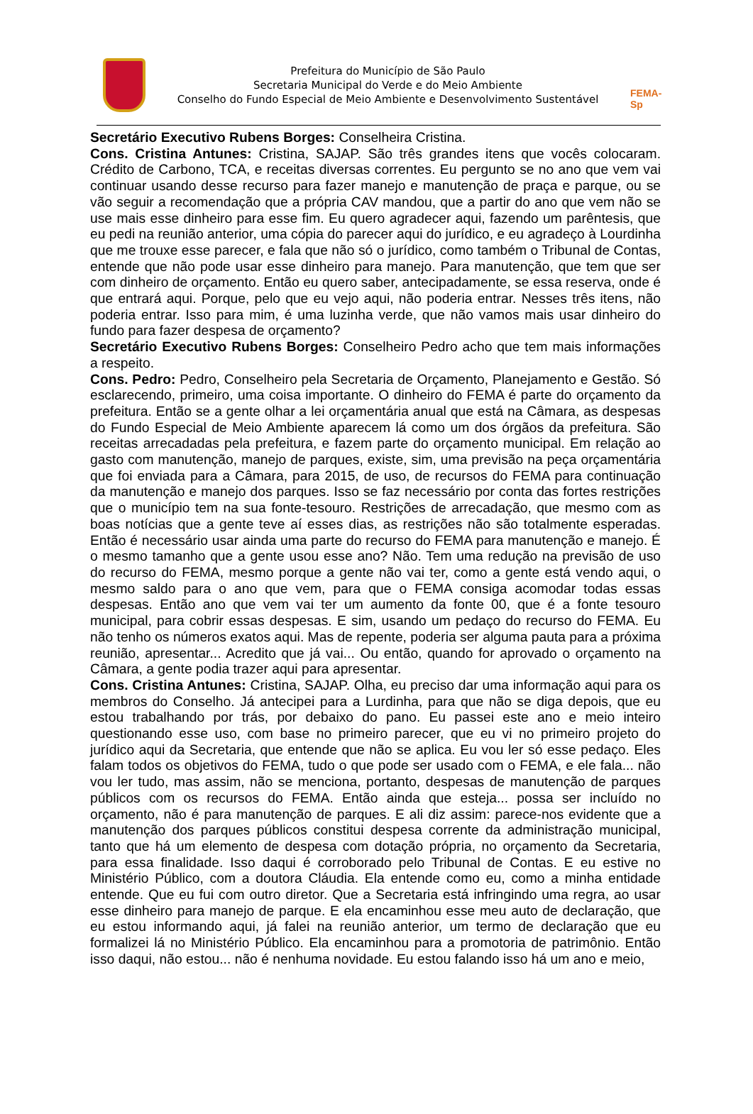Prefeitura do Município de São Paulo
Secretaria Municipal do Verde e do Meio Ambiente
Conselho do Fundo Especial de Meio Ambiente e Desenvolvimento Sustentável
FEMA-Sp
Secretário Executivo Rubens Borges: Conselheira Cristina.
Cons. Cristina Antunes: Cristina, SAJAP. São três grandes itens que vocês colocaram. Crédito de Carbono, TCA, e receitas diversas correntes. Eu pergunto se no ano que vem vai continuar usando desse recurso para fazer manejo e manutenção de praça e parque, ou se vão seguir a recomendação que a própria CAV mandou, que a partir do ano que vem não se use mais esse dinheiro para esse fim. Eu quero agradecer aqui, fazendo um parêntesis, que eu pedi na reunião anterior, uma cópia do parecer aqui do jurídico, e eu agradeço à Lourdinha que me trouxe esse parecer, e fala que não só o jurídico, como também o Tribunal de Contas, entende que não pode usar esse dinheiro para manejo. Para manutenção, que tem que ser com dinheiro de orçamento. Então eu quero saber, antecipadamente, se essa reserva, onde é que entrará aqui. Porque, pelo que eu vejo aqui, não poderia entrar. Nesses três itens, não poderia entrar. Isso para mim, é uma luzinha verde, que não vamos mais usar dinheiro do fundo para fazer despesa de orçamento?
Secretário Executivo Rubens Borges: Conselheiro Pedro acho que tem mais informações a respeito.
Cons. Pedro: Pedro, Conselheiro pela Secretaria de Orçamento, Planejamento e Gestão. Só esclarecendo, primeiro, uma coisa importante. O dinheiro do FEMA é parte do orçamento da prefeitura. Então se a gente olhar a lei orçamentária anual que está na Câmara, as despesas do Fundo Especial de Meio Ambiente aparecem lá como um dos órgãos da prefeitura. São receitas arrecadadas pela prefeitura, e fazem parte do orçamento municipal. Em relação ao gasto com manutenção, manejo de parques, existe, sim, uma previsão na peça orçamentária que foi enviada para a Câmara, para 2015, de uso, de recursos do FEMA para continuação da manutenção e manejo dos parques. Isso se faz necessário por conta das fortes restrições que o município tem na sua fonte-tesouro. Restrições de arrecadação, que mesmo com as boas notícias que a gente teve aí esses dias, as restrições não são totalmente esperadas. Então é necessário usar ainda uma parte do recurso do FEMA para manutenção e manejo. É o mesmo tamanho que a gente usou esse ano? Não. Tem uma redução na previsão de uso do recurso do FEMA, mesmo porque a gente não vai ter, como a gente está vendo aqui, o mesmo saldo para o ano que vem, para que o FEMA consiga acomodar todas essas despesas. Então ano que vem vai ter um aumento da fonte 00, que é a fonte tesouro municipal, para cobrir essas despesas. E sim, usando um pedaço do recurso do FEMA. Eu não tenho os números exatos aqui. Mas de repente, poderia ser alguma pauta para a próxima reunião, apresentar... Acredito que já vai... Ou então, quando for aprovado o orçamento na Câmara, a gente podia trazer aqui para apresentar.
Cons. Cristina Antunes: Cristina, SAJAP. Olha, eu preciso dar uma informação aqui para os membros do Conselho. Já antecipei para a Lurdinha, para que não se diga depois, que eu estou trabalhando por trás, por debaixo do pano. Eu passei este ano e meio inteiro questionando esse uso, com base no primeiro parecer, que eu vi no primeiro projeto do jurídico aqui da Secretaria, que entende que não se aplica. Eu vou ler só esse pedaço. Eles falam todos os objetivos do FEMA, tudo o que pode ser usado com o FEMA, e ele fala... não vou ler tudo, mas assim, não se menciona, portanto, despesas de manutenção de parques públicos com os recursos do FEMA. Então ainda que esteja... possa ser incluído no orçamento, não é para manutenção de parques. E ali diz assim: parece-nos evidente que a manutenção dos parques públicos constitui despesa corrente da administração municipal, tanto que há um elemento de despesa com dotação própria, no orçamento da Secretaria, para essa finalidade. Isso daqui é corroborado pelo Tribunal de Contas. E eu estive no Ministério Público, com a doutora Cláudia. Ela entende como eu, como a minha entidade entende. Que eu fui com outro diretor. Que a Secretaria está infringindo uma regra, ao usar esse dinheiro para manejo de parque. E ela encaminhou esse meu auto de declaração, que eu estou informando aqui, já falei na reunião anterior, um termo de declaração que eu formalizei lá no Ministério Público. Ela encaminhou para a promotoria de patrimônio. Então isso daqui, não estou... não é nenhuma novidade. Eu estou falando isso há um ano e meio,